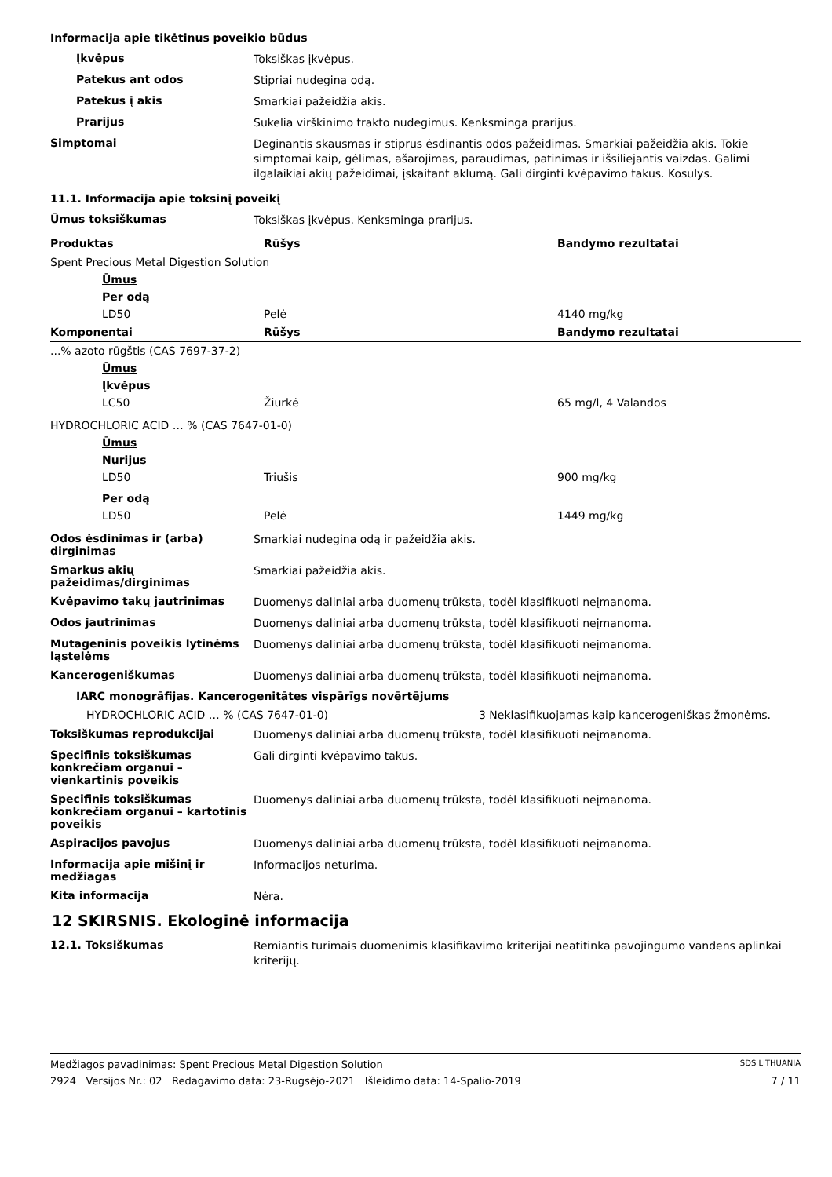Informacija apie tikėtinus poveikio būdus
Įkvėpus
Toksiškas įkvėpus.
Patekus ant odos
Stipriai nudegina odą.
Patekus į akis
Smarkiai pažeidžia akis.
Prarijus
Sukelia virškinimo trakto nudegimus. Kenksminga prarijus.
Simptomai
Deginantis skausmas ir stiprus ėsdinantis odos pažeidimas. Smarkiai pažeidžia akis. Tokie simptomai kaip, gėlimas, ašarojimas, paraudimas, patinimas ir išsiliejantis vaizdas. Galimi ilgalaikiai akių pažeidimai, įskaitant aklumą. Gali dirginti kvėpavimo takus. Kosulys.
11.1. Informacija apie toksinį poveikį
Ūmus toksiškumas
Toksiškas įkvėpus. Kenksminga prarijus.
| Produktas | Rūšys | Bandymo rezultatai |
| --- | --- | --- |
| Spent Precious Metal Digestion Solution | | |
| Ūmus | | |
| Per odą | | |
| LD50 | Pelė | 4140 mg/kg |
| Komponentai | Rūšys | Bandymo rezultatai |
| ...% azoto rūgštis (CAS 7697-37-2) | | |
| Ūmus | | |
| Įkvėpus | | |
| LC50 | Žiurkė | 65 mg/l, 4 Valandos |
| HYDROCHLORIC ACID … % (CAS 7647-01-0) | | |
| Ūmus | | |
| Nurijus | | |
| LD50 | Triušis | 900 mg/kg |
| Per odą | | |
| LD50 | Pelė | 1449 mg/kg |
Odos ėsdinimas ir (arba) dirginimas
Smarkiai nudegina odą ir pažeidžia akis.
Smarkus akių pažeidimas/dirginimas
Smarkiai pažeidžia akis.
Kvėpavimo takų jautrinimas
Duomenys daliniai arba duomenų trūksta, todėl klasifikuoti neįmanoma.
Odos jautrinimas
Duomenys daliniai arba duomenų trūksta, todėl klasifikuoti neįmanoma.
Mutageninis poveikis lytinėms ląstelėms
Duomenys daliniai arba duomenų trūksta, todėl klasifikuoti neįmanoma.
Kancerogeniškumas
Duomenys daliniai arba duomenų trūksta, todėl klasifikuoti neįmanoma.
IARC monogrāfijas. Kancerogenitātes vispārīgs novērtējums
HYDROCHLORIC ACID … % (CAS 7647-01-0) 3 Neklasifikuojamas kaip kancerogeniškas žmonėms.
Toksiškumas reprodukcijai
Duomenys daliniai arba duomenų trūksta, todėl klasifikuoti neįmanoma.
Specifinis toksiškumas konkrečiam organui – vienkartinis poveikis
Gali dirginti kvėpavimo takus.
Specifinis toksiškumas konkrečiam organui – kartotinis poveikis
Duomenys daliniai arba duomenų trūksta, todėl klasifikuoti neįmanoma.
Aspiracijos pavojus
Duomenys daliniai arba duomenų trūksta, todėl klasifikuoti neįmanoma.
Informacija apie mišinį ir medžiagas
Informacijos neturima.
Kita informacija
Nėra.
12 SKIRSNIS. Ekologinė informacija
12.1. Toksiškumas
Remiantis turimais duomenimis klasifikavimo kriterijai neatitinka pavojingumo vandens aplinkai kriterijų.
Medžiagos pavadinimas: Spent Precious Metal Digestion Solution SDS LITHUANIA
2924 Versijos Nr.: 02 Redagavimo data: 23-Rugsėjo-2021 Išleidimo data: 14-Spalio-2019 7 / 11